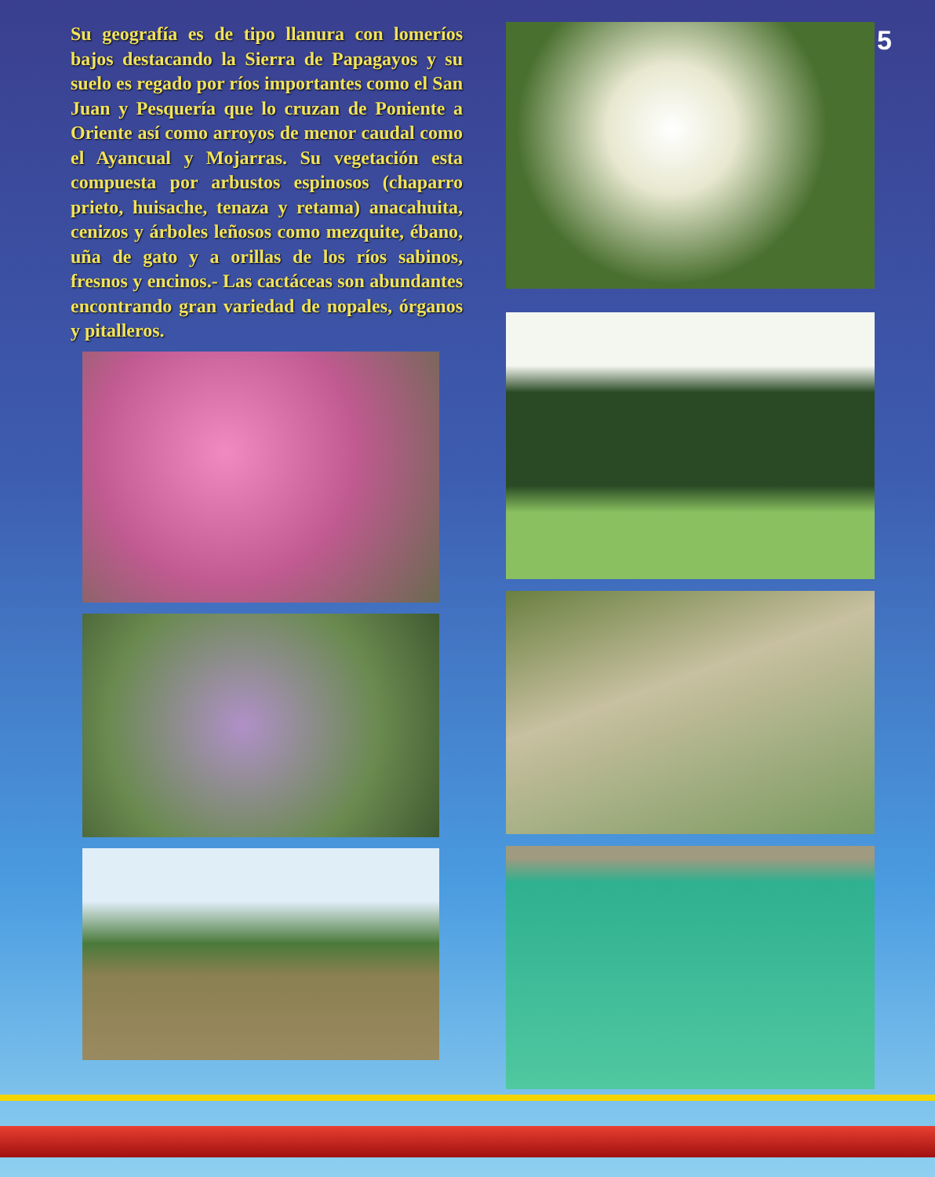5
Su geografía es de tipo llanura con lomeríos bajos destacando la Sierra de Papagayos y su suelo es regado por ríos importantes como el San Juan y Pesquería que lo cruzan de Poniente a Oriente así como arroyos de menor caudal como el Ayancual y Mojarras. Su vegetación esta compuesta por arbustos espinosos (chaparro prieto, huisache, tenaza y retama) anacahuita, cenizos y árboles leñosos como mezquite, ébano, uña de gato y a orillas de los ríos sabinos, fresnos y encinos.- Las cactáceas son abundantes encontrando gran variedad de nopales, órganos y pitalleros.